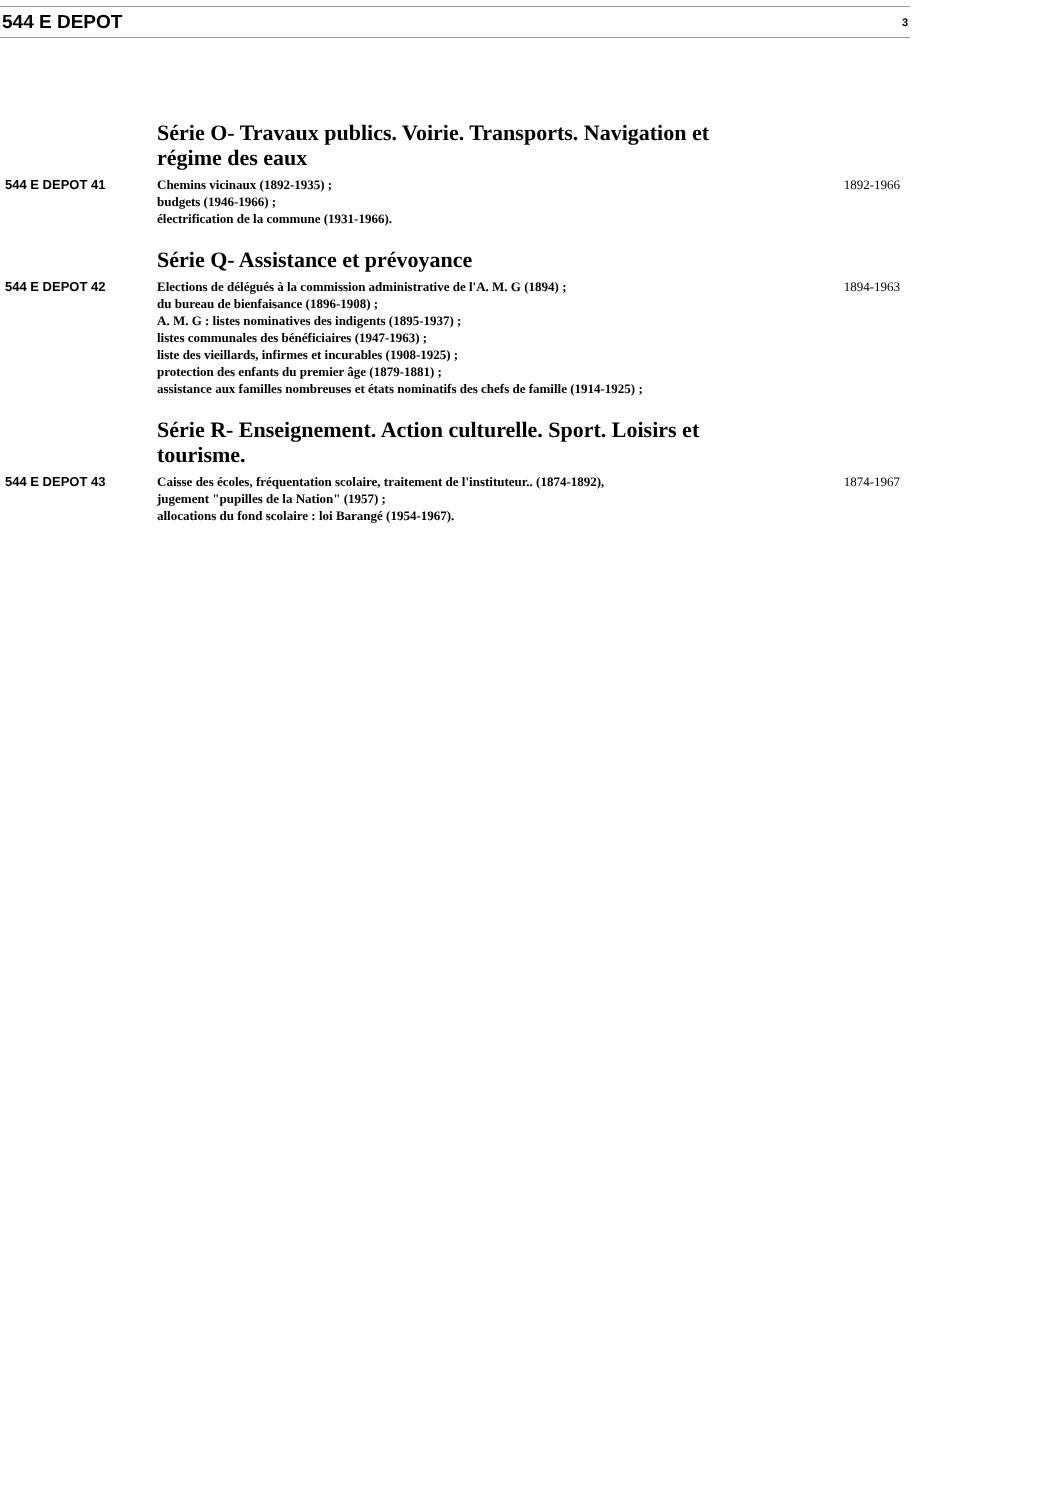544 E DEPOT 3
Série O- Travaux publics. Voirie. Transports. Navigation et régime des eaux
544 E DEPOT 41 Chemins vicinaux (1892-1935) ;
budgets (1946-1966) ;
électrification de la commune (1931-1966).
1892-1966
Série Q- Assistance et prévoyance
544 E DEPOT 42 Elections de délégués à la commission administrative de l'A. M. G (1894) ;
du bureau de bienfaisance (1896-1908) ;
A. M. G : listes nominatives des indigents (1895-1937) ;
listes communales des bénéficiaires (1947-1963) ;
liste des vieillards, infirmes et incurables (1908-1925) ;
protection des enfants du premier âge (1879-1881) ;
assistance aux familles nombreuses et états nominatifs des chefs de famille (1914-1925) ;
1894-1963
Série R- Enseignement. Action culturelle. Sport. Loisirs et tourisme.
544 E DEPOT 43 Caisse des écoles, fréquentation scolaire, traitement de l'instituteur.. (1874-1892),
jugement "pupilles de la Nation" (1957) ;
allocations du fond scolaire : loi Barangé (1954-1967).
1874-1967